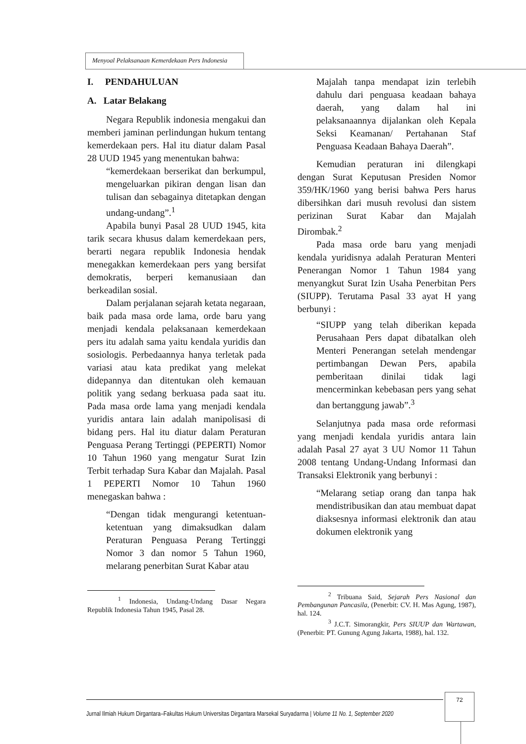Menyoal Pelaksanaan Kemerdekaan Pers Indonesia
I. PENDAHULUAN
A. Latar Belakang
Negara Republik indonesia mengakui dan memberi jaminan perlindungan hukum tentang kemerdekaan pers. Hal itu diatur dalam Pasal 28 UUD 1945 yang menentukan bahwa:
“kemerdekaan berserikat dan berkumpul, mengeluarkan pikiran dengan lisan dan tulisan dan sebagainya ditetapkan dengan undang-undang”.<sup>1</sup>
Apabila bunyi Pasal 28 UUD 1945, kita tarik secara khusus dalam kemerdekaan pers, berarti negara republik Indonesia hendak menegakkan kemerdekaan pers yang bersifat demokratis, berperi kemanusiaan dan berkeadilan sosial.
Dalam perjalanan sejarah ketata negaraan, baik pada masa orde lama, orde baru yang menjadi kendala pelaksanaan kemerdekaan pers itu adalah sama yaitu kendala yuridis dan sosiologis. Perbedaannya hanya terletak pada variasi atau kata predikat yang melekat didepannya dan ditentukan oleh kemauan politik yang sedang berkuasa pada saat itu. Pada masa orde lama yang menjadi kendala yuridis antara lain adalah manipolisasi di bidang pers. Hal itu diatur dalam Peraturan Penguasa Perang Tertinggi (PEPERTI) Nomor 10 Tahun 1960 yang mengatur Surat Izin Terbit terhadap Sura Kabar dan Majalah. Pasal 1 PEPERTI Nomor 10 Tahun 1960 menegaskan bahwa :
“Dengan tidak mengurangi ketentuan-ketentuan yang dimaksudkan dalam Peraturan Penguasa Perang Tertinggi Nomor 3 dan nomor 5 Tahun 1960, melarang penerbitan Surat Kabar atau
<sup>1</sup> Indonesia, Undang-Undang Dasar Negara Republik Indonesia Tahun 1945, Pasal 28.
Majalah tanpa mendapat izin terlebih dahulu dari penguasa keadaan bahaya daerah, yang dalam hal ini pelaksanaannya dijalankan oleh Kepala Seksi Keamanan/ Pertahanan Staf Penguasa Keadaan Bahaya Daerah”.
Kemudian peraturan ini dilengkapi dengan Surat Keputusan Presiden Nomor 359/HK/1960 yang berisi bahwa Pers harus dibersihkan dari musuh revolusi dan sistem perizinan Surat Kabar dan Majalah Dirombak.<sup>2</sup>
Pada masa orde baru yang menjadi kendala yuridisnya adalah Peraturan Menteri Penerangan Nomor 1 Tahun 1984 yang menyangkut Surat Izin Usaha Penerbitan Pers (SIUPP). Terutama Pasal 33 ayat H yang berbunyi :
“SIUPP yang telah diberikan kepada Perusahaan Pers dapat dibatalkan oleh Menteri Penerangan setelah mendengar pertimbangan Dewan Pers, apabila pemberitaan dinilai tidak lagi mencerminkan kebebasan pers yang sehat dan bertanggung jawab”.<sup>3</sup>
Selanjutnya pada masa orde reformasi yang menjadi kendala yuridis antara lain adalah Pasal 27 ayat 3 UU Nomor 11 Tahun 2008 tentang Undang-Undang Informasi dan Transaksi Elektronik yang berbunyi :
“Melarang setiap orang dan tanpa hak mendistribusikan dan atau membuat dapat diaksesnya informasi elektronik dan atau dokumen elektronik yang
<sup>2</sup> Tribuana Said, Sejarah Pers Nasional dan Pembangunan Pancasila, (Penerbit: CV. H. Mas Agung, 1987), hal. 124.
<sup>3</sup> J.C.T. Simorangkir, Pers SIUUP dan Wartawan, (Penerbit: PT. Gunung Agung Jakarta, 1988), hal. 132.
Jurnal Ilmiah Hukum Dirgantara–Fakultas Hukum Universitas Dirgantara Marsekal Suryadarma | Volume 11 No. 1, September 2020
72